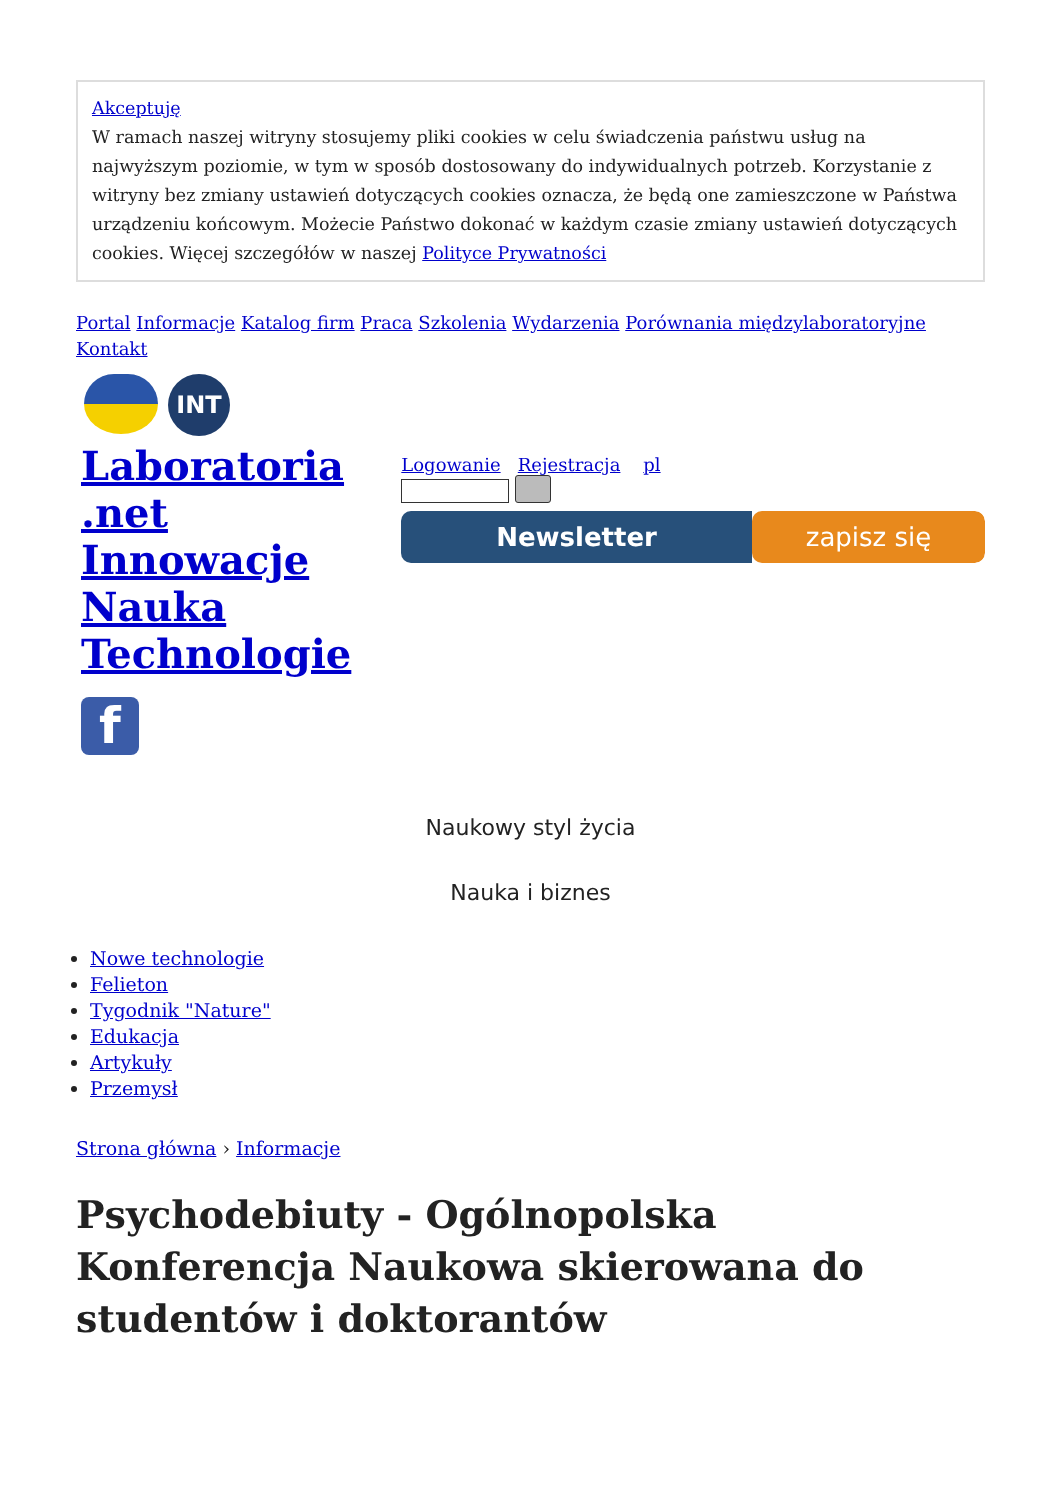Akceptuję
W ramach naszej witryny stosujemy pliki cookies w celu świadczenia państwu usług na najwyższym poziomie, w tym w sposób dostosowany do indywidualnych potrzeb. Korzystanie z witryny bez zmiany ustawień dotyczących cookies oznacza, że będą one zamieszczone w Państwa urządzeniu końcowym. Możecie Państwo dokonać w każdym czasie zmiany ustawień dotyczących cookies. Więcej szczegółów w naszej Polityce Prywatności
Portal Informacje Katalog firm Praca Szkolenia Wydarzenia Porównania międzylaboratoryjne Kontakt
INT
Laboratoria
.net
Innowacje
Nauka
Technologie
f
Logowanie Rejestracja pl
Newsletter zapisz się
Naukowy styl życia
Nauka i biznes
Nowe technologie
Felieton
Tygodnik "Nature"
Edukacja
Artykuły
Przemysł
Strona główna › Informacje
Psychodebiuty - Ogólnopolska Konferencja Naukowa skierowana do studentów i doktorantów